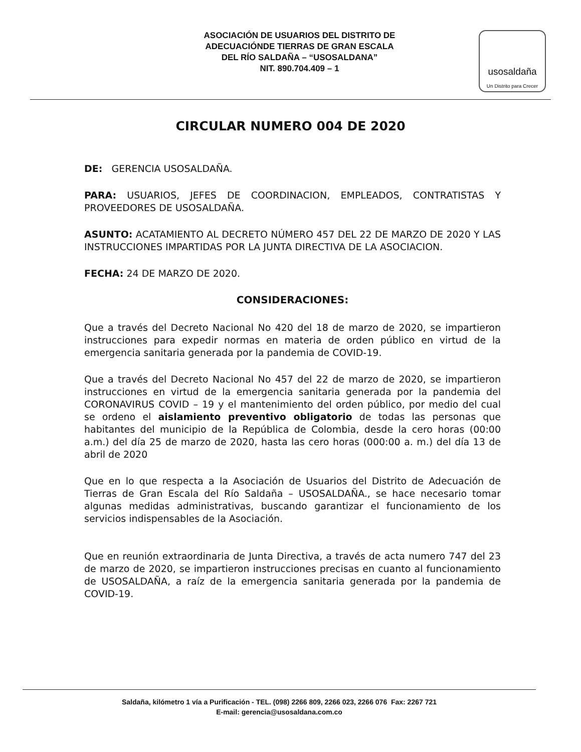ASOCIACIÓN DE USUARIOS DEL DISTRITO DE
ADECUACIÓNDE TIERRAS DE GRAN ESCALA
DEL RÍO SALDAÑA – “USOSALDANA”
NIT. 890.704.409 – 1
usosaldaña
Un Distrito para Crecer
CIRCULAR NUMERO 004 DE 2020
DE: GERENCIA USOSALDAÑA.
PARA: USUARIOS, JEFES DE COORDINACION, EMPLEADOS, CONTRATISTAS Y PROVEEDORES DE USOSALDAÑA.
ASUNTO: ACATAMIENTO AL DECRETO NÚMERO 457 DEL 22 DE MARZO DE 2020 Y LAS INSTRUCCIONES IMPARTIDAS POR LA JUNTA DIRECTIVA DE LA ASOCIACION.
FECHA: 24 DE MARZO DE 2020.
CONSIDERACIONES:
Que a través del Decreto Nacional No 420 del 18 de marzo de 2020, se impartieron instrucciones para expedir normas en materia de orden público en virtud de la emergencia sanitaria generada por la pandemia de COVID-19.
Que a través del Decreto Nacional No 457 del 22 de marzo de 2020, se impartieron instrucciones en virtud de la emergencia sanitaria generada por la pandemia del CORONAVIRUS COVID – 19 y el mantenimiento del orden público, por medio del cual se ordeno el aislamiento preventivo obligatorio de todas las personas que habitantes del municipio de la República de Colombia, desde la cero horas (00:00 a.m.) del día 25 de marzo de 2020, hasta las cero horas (000:00 a. m.) del día 13 de abril de 2020
Que en lo que respecta a la Asociación de Usuarios del Distrito de Adecuación de Tierras de Gran Escala del Río Saldaña – USOSALDAÑA., se hace necesario tomar algunas medidas administrativas, buscando garantizar el funcionamiento de los servicios indispensables de la Asociación.
Que en reunión extraordinaria de Junta Directiva, a través de acta numero 747 del 23 de marzo de 2020, se impartieron instrucciones precisas en cuanto al funcionamiento de USOSALDAÑA, a raíz de la emergencia sanitaria generada por la pandemia de COVID-19.
Saldaña, kilómetro 1 vía a Purificación - TEL. (098) 2266 809, 2266 023, 2266 076 Fax: 2267 721
E-mail: gerencia@usosaldana.com.co